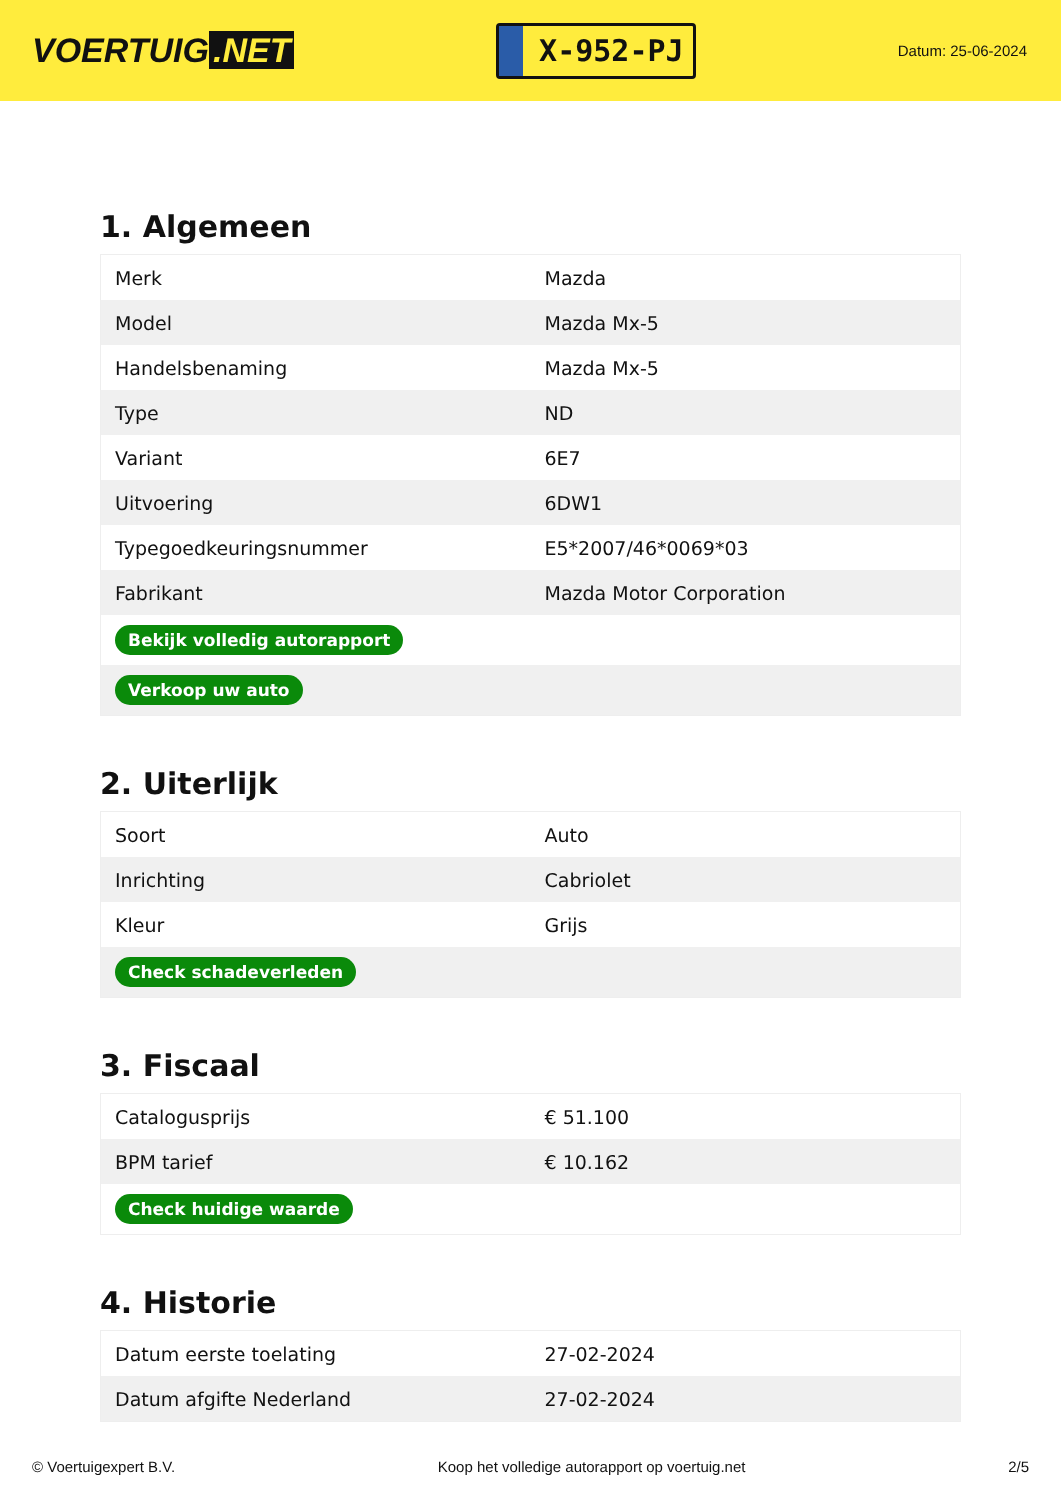VOERTUIG.NET
X-952-PJ
Datum: 25-06-2024
1. Algemeen
| Merk | Mazda |
| Model | Mazda Mx-5 |
| Handelsbenaming | Mazda Mx-5 |
| Type | ND |
| Variant | 6E7 |
| Uitvoering | 6DW1 |
| Typegoedkeuringsnummer | E5*2007/46*0069*03 |
| Fabrikant | Mazda Motor Corporation |
| Bekijk volledig autorapport | |
| Verkoop uw auto | |
2. Uiterlijk
| Soort | Auto |
| Inrichting | Cabriolet |
| Kleur | Grijs |
| Check schadeverleden | |
3. Fiscaal
| Catalogusprijs | € 51.100 |
| BPM tarief | € 10.162 |
| Check huidige waarde | |
4. Historie
| Datum eerste toelating | 27-02-2024 |
| Datum afgifte Nederland | 27-02-2024 |
© Voertuigexpert B.V. Koop het volledige autorapport op voertuig.net 2/5